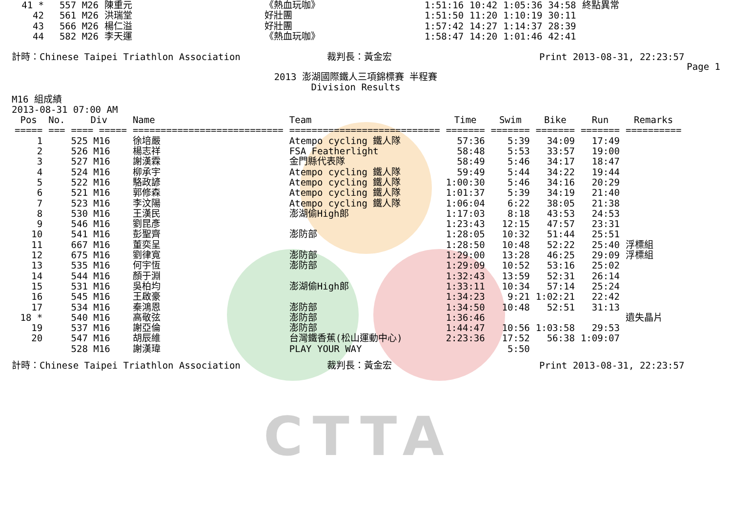CTTA
| 41 * | 557 M26 | 陳重元 | 《熱血玩咖》 | 1:51:16 | 10:42 | 1:05:36 | 34:58 | 終點異常 |
| 42 | 561 M26 | 洪瑞堂 | 好壯團 | 1:51:50 | 11:20 | 1:10:19 | 30:11 | |
| 43 | 566 M26 | 楊仁溢 | 好壯團 | 1:57:42 | 14:27 | 1:14:37 | 28:39 | |
| 44 | 582 M26 | 李天運 | 《熱血玩咖》 | 1:58:47 | 14:20 | 1:01:46 | 42:41 | |
計時：Chinese Taipei Triathlon Association
裁判長：黃金宏
Print 2013-08-31, 22:23:57
Page 1
2013 澎湖國際鐵人三項錦標賽 半程賽
Division Results
M16 組成績
2013-08-31 07:00 AM
| Pos | No. | Div | Name | Team | Time | Swim | Bike | Run | Remarks |
| --- | --- | --- | --- | --- | --- | --- | --- | --- | --- |
| ===== | === | ==== ===== | =========================== | =========================== | ======= | ======= | ======= | ======= | ========== |
| 1 | | 525 M16 | 徐培嚴 | Atempo cycling 鐵人隊 | 57:36 | 5:39 | 34:09 | 17:49 | |
| 2 | | 526 M16 | 楊志祥 | FSA Featherlight | 58:48 | 5:53 | 33:57 | 19:00 | |
| 3 | | 527 M16 | 謝漢霖 | 金門縣代表隊 | 58:49 | 5:46 | 34:17 | 18:47 | |
| 4 | | 524 M16 | 柳承宇 | Atempo cycling 鐵人隊 | 59:49 | 5:44 | 34:22 | 19:44 | |
| 5 | | 522 M16 | 駱政諺 | Atempo cycling 鐵人隊 | 1:00:30 | 5:46 | 34:16 | 20:29 | |
| 6 | | 521 M16 | 郭修森 | Atempo cycling 鐵人隊 | 1:01:37 | 5:39 | 34:19 | 21:40 | |
| 7 | | 523 M16 | 李汶陽 | Atempo cycling 鐵人隊 | 1:06:04 | 6:22 | 38:05 | 21:38 | |
| 8 | | 530 M16 | 王漢民 | 澎湖偷High郎 | 1:17:03 | 8:18 | 43:53 | 24:53 | |
| 9 | | 546 M16 | 劉昆彥 | | 1:23:43 | 12:15 | 47:57 | 23:31 | |
| 10 | | 541 M16 | 彭聖齊 | 澎防部 | 1:28:05 | 10:32 | 51:44 | 25:51 | |
| 11 | | 667 M16 | 董奕呈 | | 1:28:50 | 10:48 | 52:22 | 25:40 | 浮標組 |
| 12 | | 675 M16 | 劉律寬 | 澎防部 | 1:29:00 | 13:28 | 46:25 | 29:09 | 浮標組 |
| 13 | | 535 M16 | 何宇恆 | 澎防部 | 1:29:09 | 10:52 | 53:16 | 25:02 | |
| 14 | | 544 M16 | 顏于淵 | | 1:32:43 | 13:59 | 52:31 | 26:14 | |
| 15 | | 531 M16 | 吳柏均 | 澎湖偷High郎 | 1:33:11 | 10:34 | 57:14 | 25:24 | |
| 16 | | 545 M16 | 王啟豪 | | 1:34:23 | 9:21 | 1:02:21 | 22:42 | |
| 17 | | 534 M16 | 秦鴻恩 | 澎防部 | 1:34:50 | 10:48 | 52:51 | 31:13 | |
| 18 * | | 540 M16 | 高敬弦 | 澎防部 | 1:36:46 | | | | 遺失晶片 |
| 19 | | 537 M16 | 謝亞倫 | 澎防部 | 1:44:47 | 10:56 | 1:03:58 | 29:53 | |
| 20 | | 547 M16 | 胡辰維 | 台灣鐵香蕉(松山運動中心) | 2:23:36 | 17:52 | 56:38 | 1:09:07 | |
| | | 528 M16 | 謝漢瑋 | PLAY YOUR WAY | | 5:50 | | | |
計時：Chinese Taipei Triathlon Association
裁判長：黃金宏
Print 2013-08-31, 22:23:57